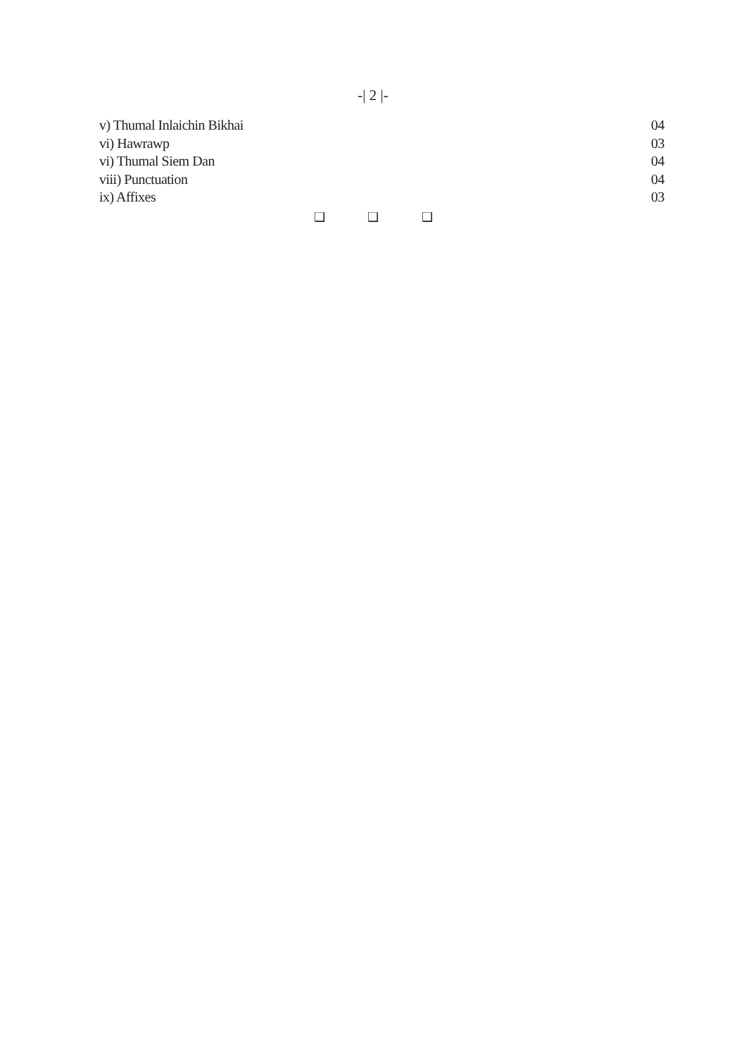-| 2 |-
v) Thumal Inlaichin Bikhai 04
vi) Hawrawp 03
vi) Thumal Siem Dan 04
viii) Punctuation 04
ix) Affixes 03
❑ ❑ ❑